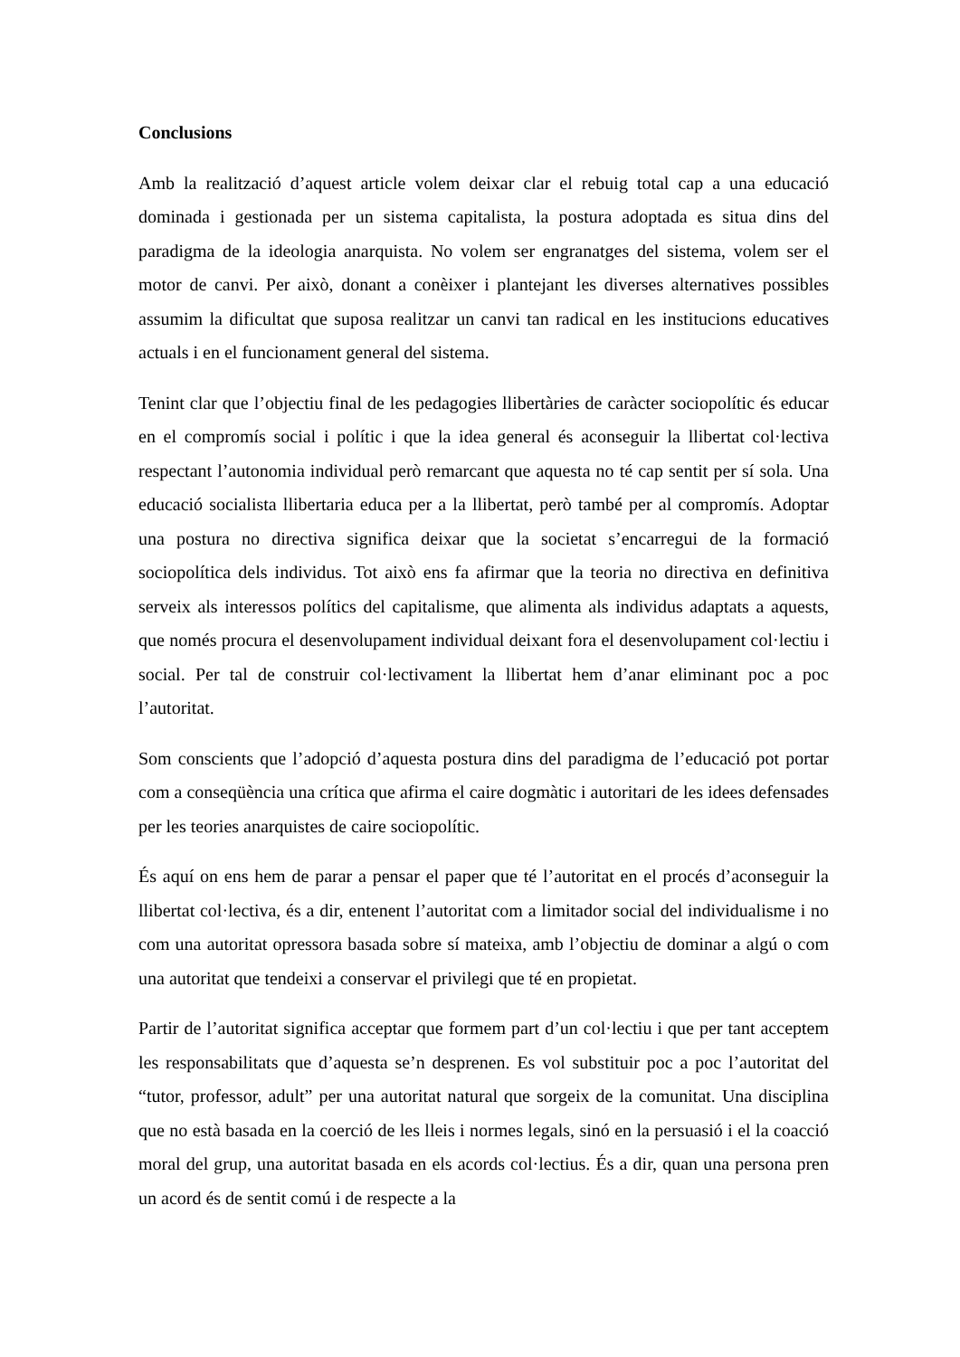Conclusions
Amb la realització d’aquest article volem deixar clar el rebuig total cap a una educació dominada i gestionada per un sistema capitalista, la postura adoptada es situa dins del paradigma de la ideologia anarquista. No volem ser engranatges del sistema, volem ser el motor de canvi. Per això, donant a conèixer i plantejant les diverses alternatives possibles assumim la dificultat que suposa realitzar un canvi tan radical en les institucions educatives actuals i en el funcionament general del sistema.
Tenint clar que l’objectiu final de les pedagogies llibertàries de caràcter sociopolític és educar en el compromís social i polític i que la idea general és aconseguir la llibertat col·lectiva respectant l’autonomia individual però remarcant que aquesta no té cap sentit per sí sola. Una educació socialista llibertaria educa per a la llibertat, però també per al compromís. Adoptar una postura no directiva significa deixar que la societat s’encarregui de la formació sociopolítica dels individus. Tot això ens fa afirmar que la teoria no directiva en definitiva serveix als interessos polítics del capitalisme, que alimenta als individus adaptats a aquests, que només procura el desenvolupament individual deixant fora el desenvolupament col·lectiu i social. Per tal de construir col·lectivament la llibertat hem d’anar eliminant poc a poc l’autoritat.
Som conscients que l’adopció d’aquesta postura dins del paradigma de l’educació pot portar com a conseqüència una crítica que afirma el caire dogmàtic i autoritari de les idees defensades per les teories anarquistes de caire sociopolític.
És aquí on ens hem de parar a pensar el paper que té l’autoritat en el procés d’aconseguir la llibertat col·lectiva, és a dir, entenent l’autoritat com a limitador social del individualisme i no com una autoritat opressora basada sobre sí mateixa, amb l’objectiu de dominar a algú o com una autoritat que tendeixi a conservar el privilegi que té en propietat.
Partir de l’autoritat significa acceptar que formem part d’un col·lectiu i que per tant acceptem les responsabilitats que d’aquesta se’n desprenen. Es vol substituir poc a poc l’autoritat del “tutor, professor, adult” per una autoritat natural que sorgeix de la comunitat. Una disciplina que no està basada en la coerció de les lleis i normes legals, sinó en la persuasió i el la coacció moral del grup, una autoritat basada en els acords col·lectius. És a dir, quan una persona pren un acord és de sentit comú i de respecte a la